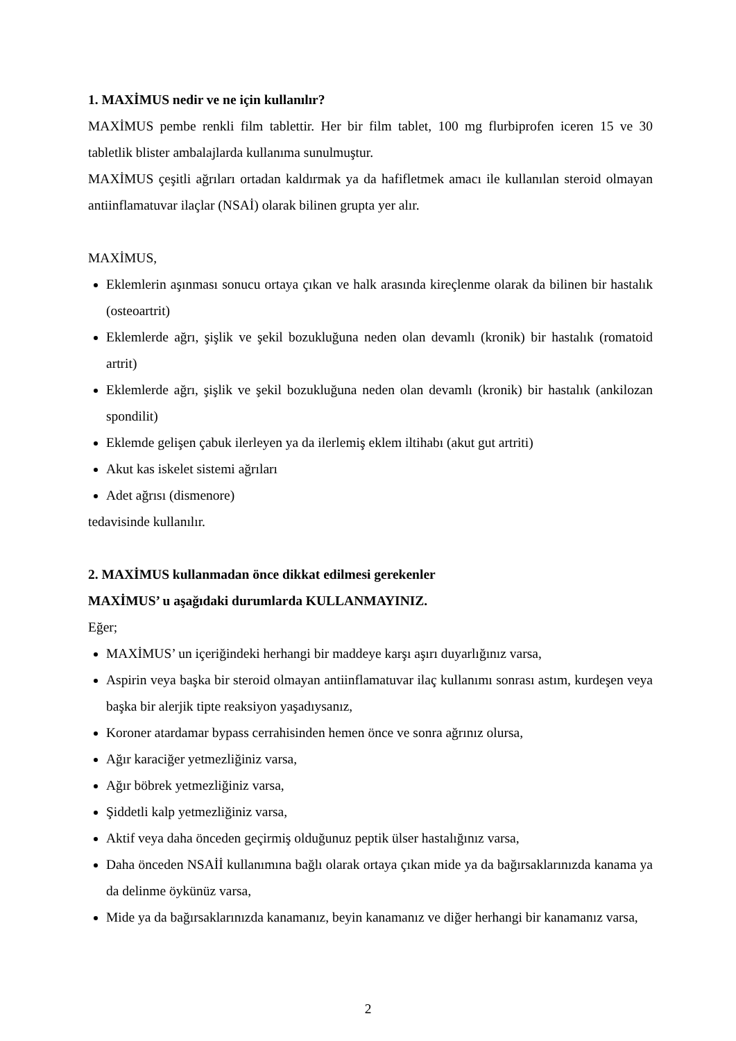1. MAXİMUS nedir ve ne için kullanılır?
MAXİMUS pembe renkli film tablettir. Her bir film tablet, 100 mg flurbiprofen iceren 15 ve 30 tabletlik blister ambalajlarda kullanıma sunulmuştur.
MAXİMUS çeşitli ağrıları ortadan kaldırmak ya da hafifletmek amacı ile kullanılan steroid olmayan antiinflamatuvar ilaçlar (NSAİ) olarak bilinen grupta yer alır.
MAXİMUS,
Eklemlerin aşınması sonucu ortaya çıkan ve halk arasında kireçlenme olarak da bilinen bir hastalık (osteoartrit)
Eklemlerde ağrı, şişlik ve şekil bozukluğuna neden olan devamlı (kronik) bir hastalık (romatoid artrit)
Eklemlerde ağrı, şişlik ve şekil bozukluğuna neden olan devamlı (kronik) bir hastalık (ankilozan spondilit)
Eklemde gelişen çabuk ilerleyen ya da ilerlemiş eklem iltihabı (akut gut artriti)
Akut kas iskelet sistemi ağrıları
Adet ağrısı (dismenore)
tedavisinde kullanılır.
2. MAXİMUS kullanmadan önce dikkat edilmesi gerekenler
MAXİMUS’ u aşağıdaki durumlarda KULLANMAYINIZ.
Eğer;
MAXİMUS’ un içeriğindeki herhangi bir maddeye karşı aşırı duyarlığınız varsa,
Aspirin veya başka bir steroid olmayan antiinflamatuvar ilaç kullanımı sonrası astım, kurdeşen veya başka bir alerjik tipte reaksiyon yaşadıysanız,
Koroner atardamar bypass cerrahisinden hemen önce ve sonra ağrınız olursa,
Ağır karaciğer yetmezliğiniz varsa,
Ağır böbrek yetmezliğiniz varsa,
Şiddetli kalp yetmezliğiniz varsa,
Aktif veya daha önceden geçirmiş olduğunuz peptik ülser hastalığınız varsa,
Daha önceden NSAİİ kullanımına bağlı olarak ortaya çıkan mide ya da bağırsaklarınızda kanama ya da delinme öykünüz varsa,
Mide ya da bağırsaklarınızda kanamanız, beyin kanamanız ve diğer herhangi bir kanamanız varsa,
2